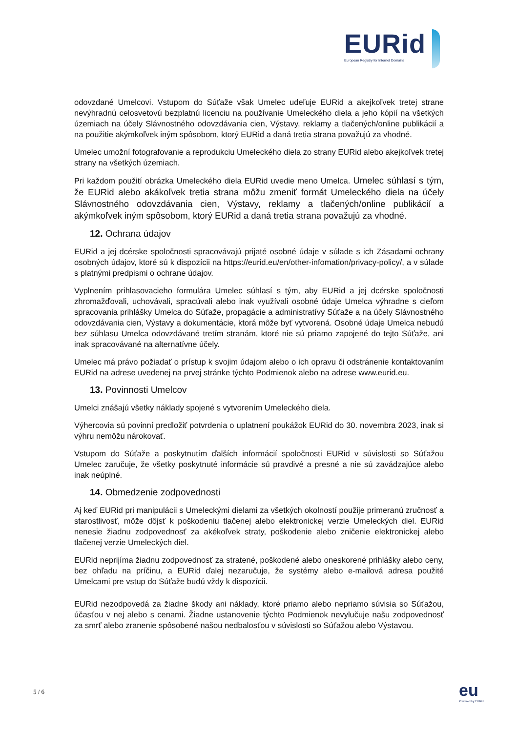EURid
European Registry for Internet Domains
odovzdané Umelcovi. Vstupom do Súťaže však Umelec udeľuje EURid a akejkoľvek tretej strane nevýhradnú celosvetovú bezplatnú licenciu na používanie Umeleckého diela a jeho kópií na všetkých územiach na účely Slávnostného odovzdávania cien, Výstavy, reklamy a tlačených/online publikácií a na použitie akýmkoľvek iným spôsobom, ktorý EURid a daná tretia strana považujú za vhodné.
Umelec umožní fotografovanie a reprodukciu Umeleckého diela zo strany EURid alebo akejkoľvek tretej strany na všetkých územiach.
Pri každom použití obrázka Umeleckého diela EURid uvedie meno Umelca. Umelec súhlasí s tým, že EURid alebo akákoľvek tretia strana môžu zmeniť formát Umeleckého diela na účely Slávnostného odovzdávania cien, Výstavy, reklamy a tlačených/online publikácií a akýmkoľvek iným spôsobom, ktorý EURid a daná tretia strana považujú za vhodné.
12. Ochrana údajov
EURid a jej dcérske spoločnosti spracovávajú prijaté osobné údaje v súlade s ich Zásadami ochrany osobných údajov, ktoré sú k dispozícii na https://eurid.eu/en/other-infomation/privacy-policy/, a v súlade s platnými predpismi o ochrane údajov.
Vyplnením prihlasovacieho formulára Umelec súhlasí s tým, aby EURid a jej dcérske spoločnosti zhromažďovali, uchovávali, spracúvali alebo inak využívali osobné údaje Umelca výhradne s cieľom spracovania prihlášky Umelca do Súťaže, propagácie a administratívy Súťaže a na účely Slávnostného odovzdávania cien, Výstavy a dokumentácie, ktorá môže byť vytvorená. Osobné údaje Umelca nebudú bez súhlasu Umelca odovzdávané tretím stranám, ktoré nie sú priamo zapojené do tejto Súťaže, ani inak spracovávané na alternatívne účely.
Umelec má právo požiadať o prístup k svojim údajom alebo o ich opravu či odstránenie kontaktovaním EURid na adrese uvedenej na prvej stránke týchto Podmienok alebo na adrese www.eurid.eu.
13. Povinnosti Umelcov
Umelci znášajú všetky náklady spojené s vytvorením Umeleckého diela.
Výhercovia sú povinní predložiť potvrdenia o uplatnení poukážok EURid do 30. novembra 2023, inak si výhru nemôžu nárokovať.
Vstupom do Súťaže a poskytnutím ďalších informácií spoločnosti EURid v súvislosti so Súťažou Umelec zaručuje, že všetky poskytnuté informácie sú pravdivé a presné a nie sú zavádzajúce alebo inak neúplné.
14. Obmedzenie zodpovednosti
Aj keď EURid pri manipulácii s Umeleckými dielami za všetkých okolností použije primeranú zručnosť a starostlivosť, môže dôjsť k poškodeniu tlačenej alebo elektronickej verzie Umeleckých diel. EURid nenesie žiadnu zodpovednosť za akékoľvek straty, poškodenie alebo zničenie elektronickej alebo tlačenej verzie Umeleckých diel.
EURid neprijíma žiadnu zodpovednosť za stratené, poškodené alebo oneskorené prihlášky alebo ceny, bez ohľadu na príčinu, a EURid ďalej nezaručuje, že systémy alebo e-mailová adresa použité Umelcami pre vstup do Súťaže budú vždy k dispozícii.
EURid nezodpovedá za žiadne škody ani náklady, ktoré priamo alebo nepriamo súvisia so Súťažou, účasťou v nej alebo s cenami. Žiadne ustanovenie týchto Podmienok nevylučuje našu zodpovednosť za smrť alebo zranenie spôsobené našou nedbalosťou v súvislosti so Súťažou alebo Výstavou.
5 / 6 eu
Powered by EURid